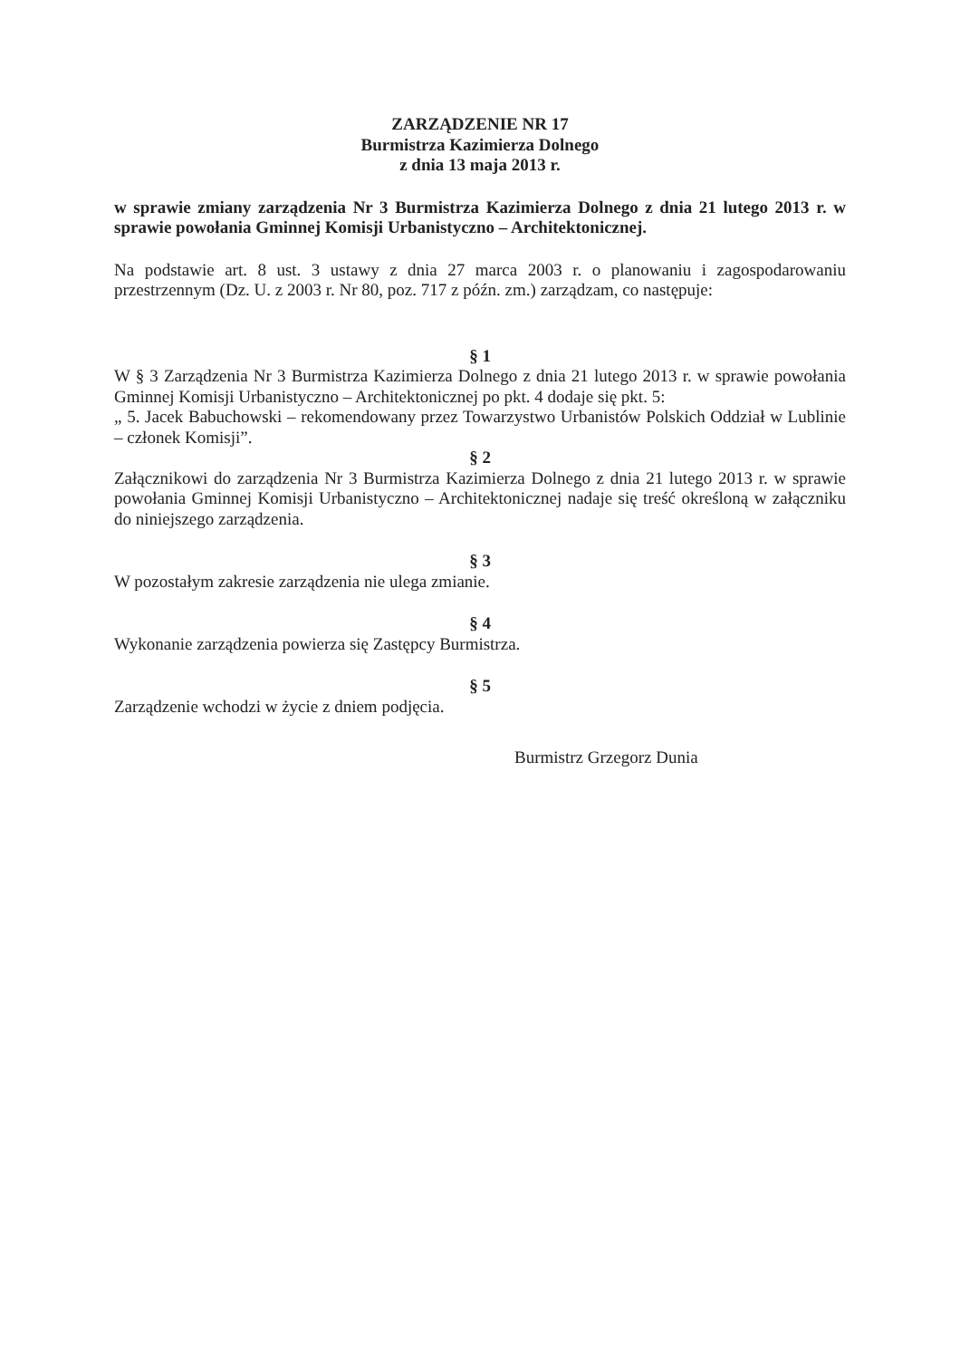ZARZĄDZENIE NR 17
Burmistrza Kazimierza Dolnego
z dnia 13 maja 2013 r.
w sprawie zmiany zarządzenia Nr 3 Burmistrza Kazimierza Dolnego z dnia 21 lutego 2013 r. w sprawie powołania Gminnej Komisji Urbanistyczno – Architektonicznej.
Na podstawie art. 8 ust. 3 ustawy z dnia 27 marca 2003 r. o planowaniu i zagospodarowaniu przestrzennym (Dz. U. z 2003 r. Nr 80, poz. 717 z późn. zm.) zarządzam, co następuje:
§ 1
W § 3 Zarządzenia Nr 3 Burmistrza Kazimierza Dolnego z dnia 21 lutego 2013 r. w sprawie powołania Gminnej Komisji Urbanistyczno – Architektonicznej po pkt. 4 dodaje się pkt. 5:
„ 5. Jacek Babuchowski – rekomendowany przez Towarzystwo Urbanistów Polskich Oddział w Lublinie – członek Komisji”.
§ 2
Załącznikowi do zarządzenia Nr 3 Burmistrza Kazimierza Dolnego z dnia 21 lutego 2013 r. w sprawie powołania Gminnej Komisji Urbanistyczno – Architektonicznej nadaje się treść określoną w załączniku do niniejszego zarządzenia.
§ 3
W pozostałym zakresie zarządzenia nie ulega zmianie.
§ 4
Wykonanie zarządzenia powierza się Zastępcy Burmistrza.
§ 5
Zarządzenie wchodzi w życie z dniem podjęcia.
Burmistrz Grzegorz Dunia